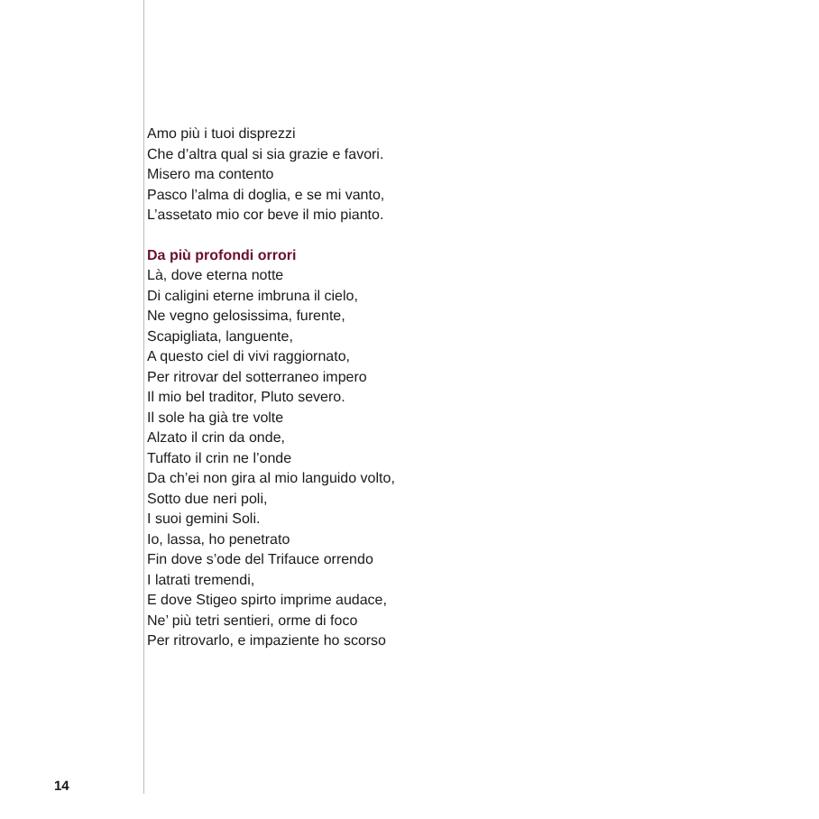Amo più i tuoi disprezzi
Che d’altra qual si sia grazie e favori.
Misero ma contento
Pasco l’alma di doglia, e se mi vanto,
L’assetato mio cor beve il mio pianto.
Da più profondi orrori
Là, dove eterna notte
Di caligini eterne imbruna il cielo,
Ne vegno gelosissima, furente,
Scapigliata, languente,
A questo ciel di vivi raggiornato,
Per ritrovar del sotterraneo impero
Il mio bel traditor, Pluto severo.
Il sole ha già tre volte
Alzato il crin da onde,
Tuffato il crin ne l’onde
Da ch’ei non gira al mio languido volto,
Sotto due neri poli,
I suoi gemini Soli.
Io, lassa, ho penetrato
Fin dove s’ode del Trifauce orrendo
I latrati tremendi,
E dove Stigeo spirto imprime audace,
Ne’ più tetri sentieri, orme di foco
Per ritrovarlo, e impaziente ho scorso
14